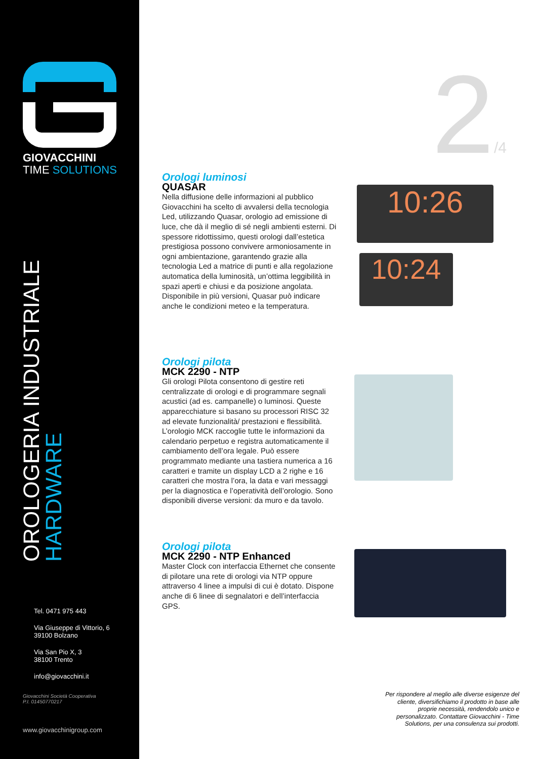GIOVACCHINI
TIME SOLUTIONS
OROLOGERIA INDUSTRIALE
HARDWARE
Tel. 0471 975 443
Via Giuseppe di Vittorio, 6
39100 Bolzano
Via San Pio X, 3
38100 Trento
info@giovacchini.it
Giovacchini Società Cooperativa
P.I. 01450770217
www.giovacchinigroup.com
2/4
Orologi luminosi
QUASAR
Nella diffusione delle informazioni al pubblico Giovacchini ha scelto di avvalersi della tecnologia Led, utilizzando Quasar, orologio ad emissione di luce, che dà il meglio di sé negli ambienti esterni. Di spessore ridottissimo, questi orologi dall’estetica prestigiosa possono convivere armoniosamente in ogni ambientazione, garantendo grazie alla tecnologia Led a matrice di punti e alla regolazione automatica della luminosità, un’ottima leggibilità in spazi aperti e chiusi e da posizione angolata. Disponibile in più versioni, Quasar può indicare anche le condizioni meteo e la temperatura.
10:26
10:24
Orologi pilota
MCK 2290 - NTP
Gli orologi Pilota consentono di gestire reti centralizzate di orologi e di programmare segnali acustici (ad es. campanelle) o luminosi. Queste apparecchiature si basano su processori RISC 32 ad elevate funzionalità/ prestazioni e flessibilità. L’orologio MCK raccoglie tutte le informazioni da calendario perpetuo e registra automaticamente il cambiamento dell’ora legale. Può essere programmato mediante una tastiera numerica a 16 caratteri e tramite un display LCD a 2 righe e 16 caratteri che mostra l’ora, la data e vari messaggi per la diagnostica e l’operatività dell’orologio. Sono disponibili diverse versioni: da muro e da tavolo.
Orologi pilota
MCK 2290 - NTP Enhanced
Master Clock con interfaccia Ethernet che consente di pilotare una rete di orologi via NTP oppure attraverso 4 linee a impulsi di cui è dotato. Dispone anche di 6 linee di segnalatori e dell’interfaccia GPS.
Per rispondere al meglio alle diverse esigenze del cliente, diversifichiamo il prodotto in base alle proprie necessità, rendendolo unico e personalizzato. Contattare Giovacchini - Time Solutions, per una consulenza sui prodotti.